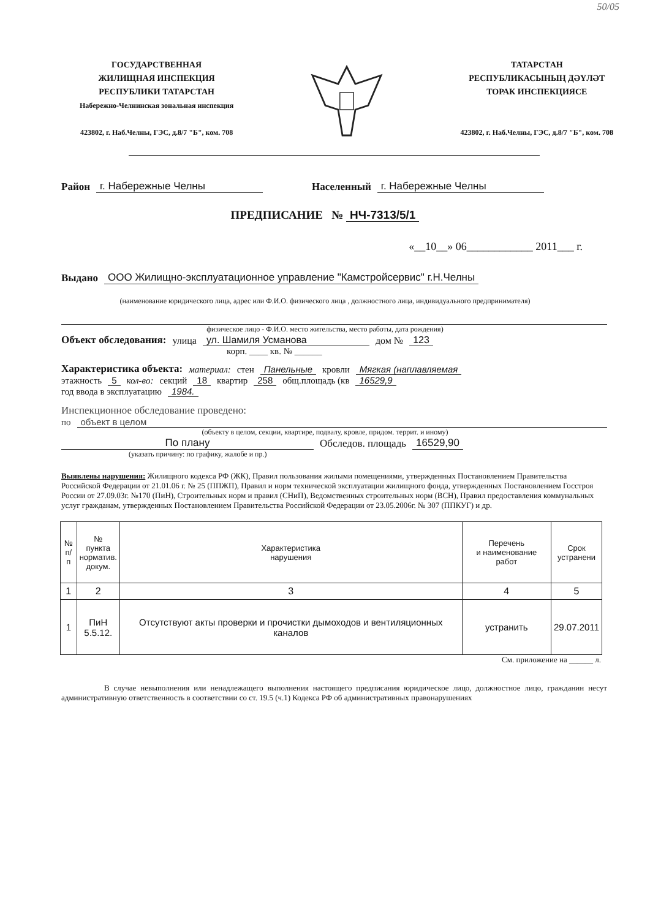50/05
ГОСУДАРСТВЕННАЯ
ЖИЛИЩНАЯ ИНСПЕКЦИЯ
РЕСПУБЛИКИ ТАТАРСТАН
Набережно-Челнинская зональная инспекция
423802, г. Наб.Челны, ГЭС, д.8/7 "Б", ком. 708
ТАТАРСТАН
РЕСПУБЛИКАСЫНЫҢ ДӘҮЛӘТ
ТОРАК ИНСПЕКЦИЯСЕ
423802, г. Наб.Челны, ГЭС, д.8/7 "Б", ком. 708
Район г. Набережные Челны Населенный г. Набережные Челны
ПРЕДПИСАНИЕ № НЧ-7313/5/1
«__10__» 06____________ 2011___ г.
Выдано ООО Жилищно-эксплуатационное управление "Камстройсервис" г.Н.Челны
(наименование юридического лица, адрес или Ф.И.О. физического лица , должностного лица, индивидуального предпринимателя)
физическое лицо - Ф.И.О. место жительства, место работы, дата рождения)
Объект обследования: улица ул. Шамиля Усманова дом № 123
корп. ____ кв. № ______
Характеристика объекта: материал: стен Панельные кровли Мягкая (наплавляемая
этажность 5 кол-во: секций 18 квартир 258 общ.площадь (кв 16529,9
год ввода в эксплуатацию 1984.
Инспекционное обследование проведено:
по объект в целом
(объекту в целом, секции, квартире, подвалу, кровле, придом. террит. и иному)
По плану Обследов. площадь 16529,90
(указать причину: по графику, жалобе и пр.)
Выявлены нарушения: Жилищного кодекса РФ (ЖК), Правил пользования жилыми помещениями, утвержденных Постановлением Правительства Российской Федерации от 21.01.06 г. № 25 (ППЖП), Правил и норм технической эксплуатации жилищного фонда, утвержденных Постановлением Госстроя России от 27.09.03г. №170 (ПиН), Строительных норм и правил (СНиП), Ведомственных строительных норм (ВСН), Правил предоставления коммунальных услуг гражданам, утвержденных Постановлением Правительства Российской Федерации от 23.05.2006г. № 307 (ППКУГ) и др.
| № п/п | № пункта норматив. докум. | Характеристика нарушения | Перечень и наименование работ | Срок устранени |
| --- | --- | --- | --- | --- |
| 1 | 2 | 3 | 4 | 5 |
| 1 | ПиН 5.5.12. | Отсутствуют акты проверки и прочистки дымоходов и вентиляционных каналов | устранить | 29.07.2011 |
См. приложение на ______ л.
В случае невыполнения или ненадлежащего выполнения настоящего предписания юридическое лицо, должностное лицо, гражданин несут административную ответственность в соответствии со ст. 19.5 (ч.1) Кодекса РФ об административных правонарушениях